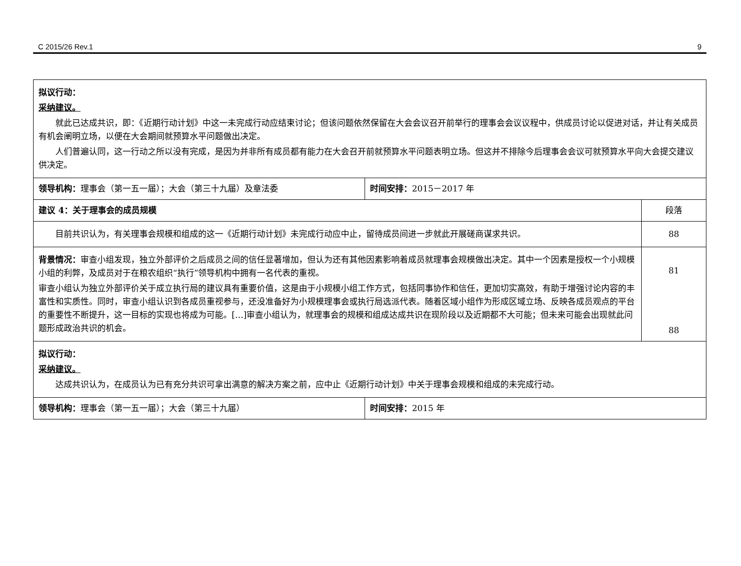C 2015/26 Rev.1 9
| 拟议行动： 采纳建议。 就此已达成共识，即：《近期行动计划》中这一未完成行动应结束讨论；但该问题依然保留在大会会议召开前举行的理事会会议议程中，供成员讨论以促进对话，并让有关成员有机会阐明立场，以便在大会期间就预算水平问题做出决定。 人们普遍认同，这一行动之所以没有完成，是因为并非所有成员都有能力在大会召开前就预算水平问题表明立场。但这并不排除今后理事会会议可就预算水平向大会提交建议供决定。 | | |
| 领导机构： 理事会（第一五一届）；大会（第三十九届）及章法委 | 时间安排： 2015－2017 年 | |
| 建议 4：关于理事会的成员规模 | | 段落 |
| 目前共识认为，有关理事会规模和组成的这一《近期行动计划》未完成行动应中止，留待成员间进一步就此开展磋商谋求共识。 | | 88 |
| 背景情况： 审查小组发现，独立外部评价之后成员之间的信任显著增加，但认为还有其他因素影响着成员就理事会规模做出决定。其中一个因素是授权一个小规模小组的利弊，及成员对于在粮农组织“执行”领导机构中拥有一名代表的重视。 审查小组认为独立外部评价关于成立执行局的建议具有重要价值，这是由于小规模小组工作方式，包括同事协作和信任，更加切实高效，有助于增强讨论内容的丰富性和实质性。同时，审查小组认识到各成员重视参与，还没准备好为小规模理事会或执行局选派代表。随着区域小组作为形成区域立场、反映各成员观点的平台的重要性不断提升，这一目标的实现也将成为可能。[…]审查小组认为，就理事会的规模和组成达成共识在现阶段以及近期都不大可能；但未来可能会出现就此问题形成政治共识的机会。 | | 81 |
| | | 88 |
| 拟议行动： 采纳建议。 达成共识认为，在成员认为已有充分共识可拿出满意的解决方案之前，应中止《近期行动计划》中关于理事会规模和组成的未完成行动。 | | |
| 领导机构： 理事会（第一五一届）；大会（第三十九届） | 时间安排： 2015 年 | |